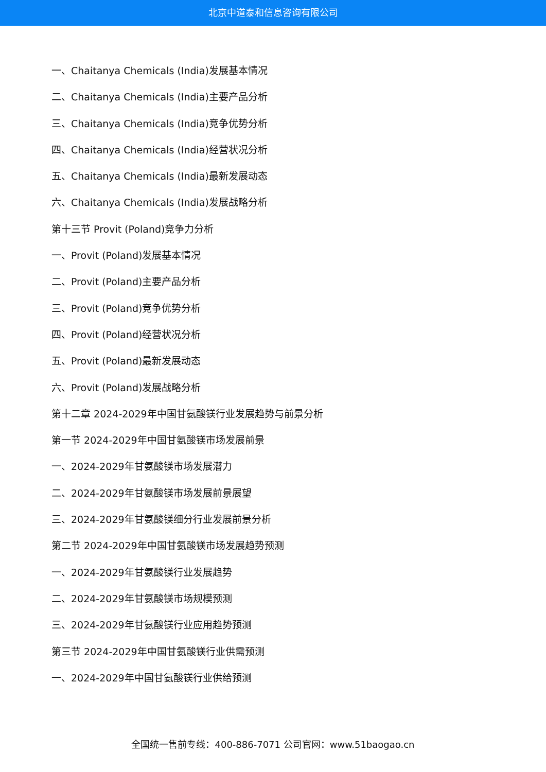北京中道泰和信息咨询有限公司
一、Chaitanya Chemicals (India)发展基本情况
二、Chaitanya Chemicals (India)主要产品分析
三、Chaitanya Chemicals (India)竞争优势分析
四、Chaitanya Chemicals (India)经营状况分析
五、Chaitanya Chemicals (India)最新发展动态
六、Chaitanya Chemicals (India)发展战略分析
第十三节 Provit (Poland)竞争力分析
一、Provit (Poland)发展基本情况
二、Provit (Poland)主要产品分析
三、Provit (Poland)竞争优势分析
四、Provit (Poland)经营状况分析
五、Provit (Poland)最新发展动态
六、Provit (Poland)发展战略分析
第十二章 2024-2029年中国甘氨酸镁行业发展趋势与前景分析
第一节 2024-2029年中国甘氨酸镁市场发展前景
一、2024-2029年甘氨酸镁市场发展潜力
二、2024-2029年甘氨酸镁市场发展前景展望
三、2024-2029年甘氨酸镁细分行业发展前景分析
第二节 2024-2029年中国甘氨酸镁市场发展趋势预测
一、2024-2029年甘氨酸镁行业发展趋势
二、2024-2029年甘氨酸镁市场规模预测
三、2024-2029年甘氨酸镁行业应用趋势预测
第三节 2024-2029年中国甘氨酸镁行业供需预测
一、2024-2029年中国甘氨酸镁行业供给预测
全国统一售前专线：400-886-7071 公司官网：www.51baogao.cn